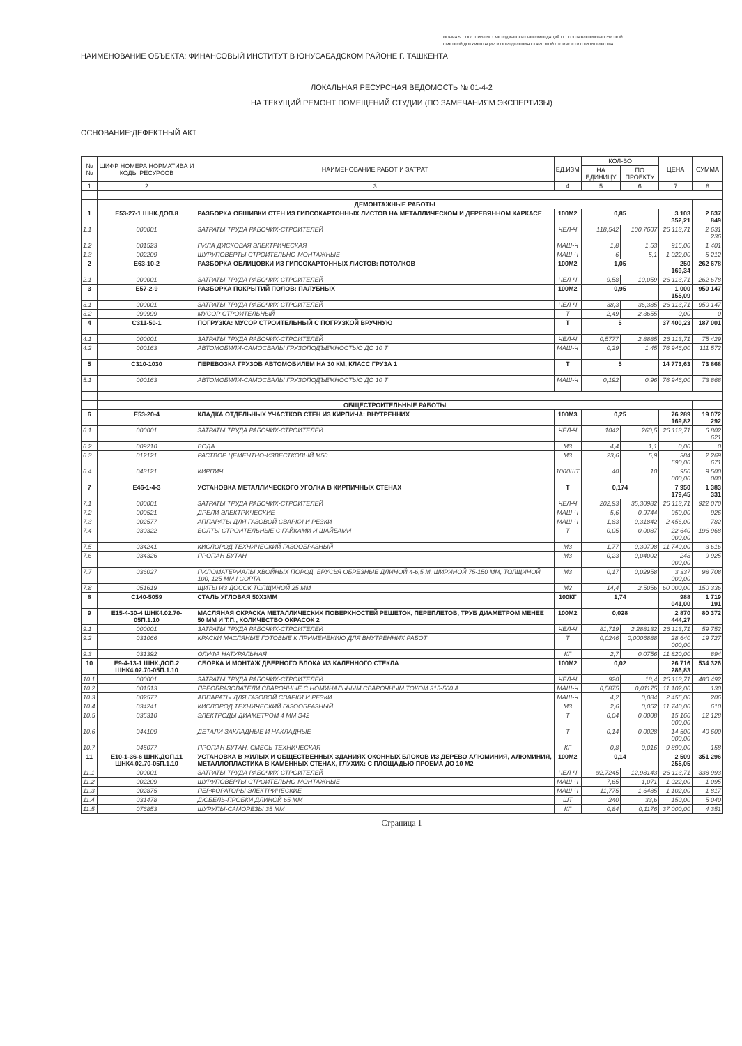ФОРМА 5. СОГЛ. ПРИЛ № 1 МЕТОДИЧЕСКИХ РЕКОМЕНДАЦИЙ ПО СОСТАВЛЕНИЮ РЕСУРСНОЙ
СМЕТНОЙ ДОКУМЕНТАЦИИ И ОПРЕДЕЛЕНИЯ СТАРТОВОЙ СТОИМОСТИ СТРОИТЕЛЬСТВА
НАИМЕНОВАНИЕ ОБЪЕКТА: ФИНАНСОВЫЙ ИНСТИТУТ В ЮНУСАБАДСКОМ РАЙОНЕ Г. ТАШКЕНТА
ЛОКАЛЬНАЯ РЕСУРСНАЯ ВЕДОМОСТЬ № 01-4-2
НА ТЕКУЩИЙ РЕМОНТ ПОМЕЩЕНИЙ СТУДИИ (ПО ЗАМЕЧАНИЯМ ЭКСПЕРТИЗЫ)
ОСНОВАНИЕ:ДЕФЕКТНЫЙ АКТ
| №№ | ШИФР НОМЕРА НОРМАТИВА И КОДЫ РЕСУРСОВ | НАИМЕНОВАНИЕ РАБОТ И ЗАТРАТ | ЕД.ИЗМ | КОЛ-ВО | | ЦЕНА | СУММА |
| --- | --- | --- | --- | --- | --- | --- | --- |
| | | | | НА ЕДИНИЦУ | ПО ПРОЕКТУ | | |
| 1 | 2 | 3 | 4 | 5 | 6 | 7 | 8 |
| | ДЕМОНТАЖНЫЕ РАБОТЫ | | | | | | |
| 1 | Е53-27-1 ШНК.ДОП.8 | РАЗБОРКА ОБШИВКИ СТЕН ИЗ ГИПСОКАРТОННЫХ ЛИСТОВ НА МЕТАЛЛИЧЕСКОМ И ДЕРЕВЯННОМ КАРКАСЕ | 100М2 | 0,85 | | 3 103 352,21 | 2 637 849 |
| 1.1 | 000001 | ЗАТРАТЫ ТРУДА РАБОЧИХ-СТРОИТЕЛЕЙ | ЧЕЛ-Ч | 118,542 | 100,7607 | 26 113,71 | 2 631 236 |
| 1.2 | 001523 | ПИЛА ДИСКОВАЯ ЭЛЕКТРИЧЕСКАЯ | МАШ-Ч | 1,8 | 1,53 | 916,00 | 1 401 |
| 1.3 | 002209 | ШУРУПОВЕРТЫ СТРОИТЕЛЬНО-МОНТАЖНЫЕ | МАШ-Ч | 6 | 5,1 | 1 022,00 | 5 212 |
| 2 | Е63-10-2 | РАЗБОРКА ОБЛИЦОВКИ ИЗ ГИПСОКАРТОННЫХ ЛИСТОВ: ПОТОЛКОВ | 100М2 | 1,05 | | 250 169,34 | 262 678 |
| 2.1 | 000001 | ЗАТРАТЫ ТРУДА РАБОЧИХ-СТРОИТЕЛЕЙ | ЧЕЛ-Ч | 9,58 | 10,059 | 26 113,71 | 262 678 |
| 3 | Е57-2-9 | РАЗБОРКА ПОКРЫТИЙ ПОЛОВ: ПАЛУБНЫХ | 100М2 | 0,95 | | 1 000 155,09 | 950 147 |
| 3.1 | 000001 | ЗАТРАТЫ ТРУДА РАБОЧИХ-СТРОИТЕЛЕЙ | ЧЕЛ-Ч | 38,3 | 36,385 | 26 113,71 | 950 147 |
| 3.2 | 099999 | МУСОР СТРОИТЕЛЬНЫЙ | Т | 2,49 | 2,3655 | 0,00 | 0 |
| 4 | С311-50-1 | ПОГРУЗКА: МУСОР СТРОИТЕЛЬНЫЙ С ПОГРУЗКОЙ ВРУЧНУЮ | Т | 5 | | 37 400,23 | 187 001 |
| 4.1 | 000001 | ЗАТРАТЫ ТРУДА РАБОЧИХ-СТРОИТЕЛЕЙ | ЧЕЛ-Ч | 0,5777 | 2,8885 | 26 113,71 | 75 429 |
| 4.2 | 000163 | АВТОМОБИЛИ-САМОСВАЛЫ ГРУЗОПОДЪЕМНОСТЬЮ ДО 10 Т | МАШ-Ч | 0,29 | 1,45 | 76 946,00 | 111 572 |
| 5 | С310-1030 | ПЕРЕВОЗКА ГРУЗОВ АВТОМОБИЛЕМ НА 30 КМ, КЛАСС ГРУЗА 1 | Т | 5 | | 14 773,63 | 73 868 |
| 5.1 | 000163 | АВТОМОБИЛИ-САМОСВАЛЫ ГРУЗОПОДЪЕМНОСТЬЮ ДО 10 Т | МАШ-Ч | 0,192 | 0,96 | 76 946,00 | 73 868 |
| | ОБЩЕСТРОИТЕЛЬНЫЕ РАБОТЫ | | | | | | |
| 6 | Е53-20-4 | КЛАДКА ОТДЕЛЬНЫХ УЧАСТКОВ СТЕН ИЗ КИРПИЧА: ВНУТРЕННИХ | 100М3 | 0,25 | | 76 289 169,82 | 19 072 292 |
| 6.1 | 000001 | ЗАТРАТЫ ТРУДА РАБОЧИХ-СТРОИТЕЛЕЙ | ЧЕЛ-Ч | 1042 | 260,5 | 26 113,71 | 6 802 621 |
| 6.2 | 009210 | ВОДА | М3 | 4,4 | 1,1 | 0,00 | 0 |
| 6.3 | 012121 | РАСТВОР ЦЕМЕНТНО-ИЗВЕСТКОВЫЙ М50 | М3 | 23,6 | 5,9 | 384 690,00 | 2 269 671 |
| 6.4 | 043121 | КИРПИЧ | 1000ШТ | 40 | 10 | 950 000,00 | 9 500 000 |
| 7 | Е46-1-4-3 | УСТАНОВКА МЕТАЛЛИЧЕСКОГО УГОЛКА В КИРПИЧНЫХ СТЕНАХ | Т | 0,174 | | 7 950 179,45 | 1 383 331 |
| 7.1 | 000001 | ЗАТРАТЫ ТРУДА РАБОЧИХ-СТРОИТЕЛЕЙ | ЧЕЛ-Ч | 202,93 | 35,30982 | 26 113,71 | 922 070 |
| 7.2 | 000521 | ДРЕЛИ ЭЛЕКТРИЧЕСКИЕ | МАШ-Ч | 5,6 | 0,9744 | 950,00 | 926 |
| 7.3 | 002577 | АППАРАТЫ ДЛЯ ГАЗОВОЙ СВАРКИ И РЕЗКИ | МАШ-Ч | 1,83 | 0,31842 | 2 456,00 | 782 |
| 7.4 | 030322 | БОЛТЫ СТРОИТЕЛЬНЫЕ С ГАЙКАМИ И ШАЙБАМИ | Т | 0,05 | 0,0087 | 22 640 000,00 | 196 968 |
| 7.5 | 034241 | КИСЛОРОД ТЕХНИЧЕСКИЙ ГАЗООБРАЗНЫЙ | М3 | 1,77 | 0,30798 | 11 740,00 | 3 616 |
| 7.6 | 034326 | ПРОПАН-БУТАН | М3 | 0,23 | 0,04002 | 248 000,00 | 9 925 |
| 7.7 | 036027 | ПИЛОМАТЕРИАЛЫ ХВОЙНЫХ ПОРОД. БРУСЬЯ ОБРЕЗНЫЕ ДЛИНОЙ 4-6,5 М, ШИРИНОЙ 75-150 ММ, ТОЛЩИНОЙ 100, 125 ММ I СОРТА | М3 | 0,17 | 0,02958 | 3 337 000,00 | 98 708 |
| 7.8 | 051619 | ЩИТЫ ИЗ ДОСОК ТОЛЩИНОЙ 25 ММ | М2 | 14,4 | 2,5056 | 60 000,00 | 150 336 |
| 8 | С140-5059 | СТАЛЬ УГЛОВАЯ 50Х3ММ | 100КГ | 1,74 | | 988 041,00 | 1 719 191 |
| 9 | Е15-4-30-4 ШНК4.02.70-05П.1.10 | МАСЛЯНАЯ ОКРАСКА МЕТАЛЛИЧЕСКИХ ПОВЕРХНОСТЕЙ РЕШЕТОК, ПЕРЕПЛЕТОВ, ТРУБ ДИАМЕТРОМ МЕНЕЕ 50 ММ И Т.П., КОЛИЧЕСТВО ОКРАСОК 2 | 100М2 | 0,028 | | 2 870 444,27 | 80 372 |
| 9.1 | 000001 | ЗАТРАТЫ ТРУДА РАБОЧИХ-СТРОИТЕЛЕЙ | ЧЕЛ-Ч | 81,719 | 2,288132 | 26 113,71 | 59 752 |
| 9.2 | 031066 | КРАСКИ МАСЛЯНЫЕ ГОТОВЫЕ К ПРИМЕНЕНИЮ ДЛЯ ВНУТРЕННИХ РАБОТ | Т | 0,0246 | 0,0006888 | 28 640 000,00 | 19 727 |
| 9.3 | 031392 | ОЛИФА НАТУРАЛЬНАЯ | КГ | 2,7 | 0,0756 | 11 820,00 | 894 |
| 10 | Е9-4-13-1 ШНК.ДОП.2 ШНК4.02.70-05П.1.10 | СБОРКА И МОНТАЖ ДВЕРНОГО БЛОКА ИЗ КАЛЕННОГО СТЕКЛА | 100М2 | 0,02 | | 26 716 286,83 | 534 326 |
| 10.1 | 000001 | ЗАТРАТЫ ТРУДА РАБОЧИХ-СТРОИТЕЛЕЙ | ЧЕЛ-Ч | 920 | 18,4 | 26 113,71 | 480 492 |
| 10.2 | 001513 | ПРЕОБРАЗОВАТЕЛИ СВАРОЧНЫЕ С НОМИНАЛЬНЫМ СВАРОЧНЫМ ТОКОМ 315-500 А | МАШ-Ч | 0,5875 | 0,01175 | 11 102,00 | 130 |
| 10.3 | 002577 | АППАРАТЫ ДЛЯ ГАЗОВОЙ СВАРКИ И РЕЗКИ | МАШ-Ч | 4,2 | 0,084 | 2 456,00 | 206 |
| 10.4 | 034241 | КИСЛОРОД ТЕХНИЧЕСКИЙ ГАЗООБРАЗНЫЙ | М3 | 2,6 | 0,052 | 11 740,00 | 610 |
| 10.5 | 035310 | ЭЛЕКТРОДЫ ДИАМЕТРОМ 4 ММ Э42 | Т | 0,04 | 0,0008 | 15 160 000,00 | 12 128 |
| 10.6 | 044109 | ДЕТАЛИ ЗАКЛАДНЫЕ И НАКЛАДНЫЕ | Т | 0,14 | 0,0028 | 14 500 000,00 | 40 600 |
| 10.7 | 045077 | ПРОПАН-БУТАН, СМЕСЬ ТЕХНИЧЕСКАЯ | КГ | 0,8 | 0,016 | 9 890,00 | 158 |
| 11 | Е10-1-36-6 ШНК.ДОП.11 ШНК4.02.70-05П.1.10 | УСТАНОВКА В ЖИЛЫХ И ОБЩЕСТВЕННЫХ ЗДАНИЯХ ОКОННЫХ БЛОКОВ ИЗ ДЕРЕВО АЛЮМИНИЯ, АЛЮМИНИЯ, МЕТАЛЛОПЛАСТИКА В КАМЕННЫХ СТЕНАХ, ГЛУХИХ: С ПЛОЩАДЬЮ ПРОЕМА ДО 10 М2 | 100М2 | 0,14 | | 2 509 255,05 | 351 296 |
| 11.1 | 000001 | ЗАТРАТЫ ТРУДА РАБОЧИХ-СТРОИТЕЛЕЙ | ЧЕЛ-Ч | 92,7245 | 12,98143 | 26 113,71 | 338 993 |
| 11.2 | 002209 | ШУРУПОВЕРТЫ СТРОИТЕЛЬНО-МОНТАЖНЫЕ | МАШ-Ч | 7,65 | 1,071 | 1 022,00 | 1 095 |
| 11.3 | 002875 | ПЕРФОРАТОРЫ ЭЛЕКТРИЧЕСКИЕ | МАШ-Ч | 11,775 | 1,6485 | 1 102,00 | 1 817 |
| 11.4 | 031478 | ДЮБЕЛЬ-ПРОБКИ ДЛИНОЙ 65 ММ | ШТ | 240 | 33,6 | 150,00 | 5 040 |
| 11.5 | 076853 | ШУРУПЫ-САМОРЕЗЫ 35 ММ | КГ | 0,84 | 0,1176 | 37 000,00 | 4 351 |
Страница 1